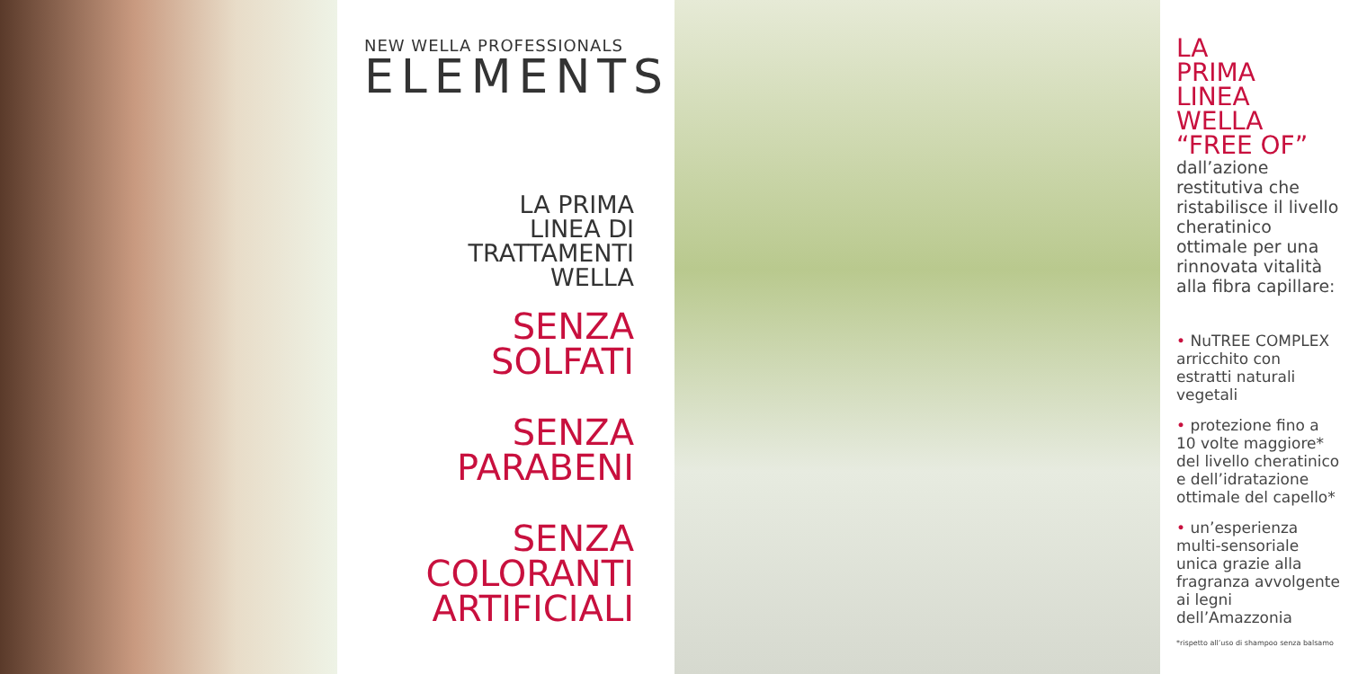NEW WELLA PROFESSIONALS
ELEMENTS
LA PRIMA
LINEA DI
TRATTAMENTI
WELLA
SENZA
SOLFATI
SENZA
PARABENI
SENZA
COLORANTI
ARTIFICIALI
LA
PRIMA
LINEA
WELLA
“FREE OF”
dall’azione restitutiva che ristabilisce il livello cheratinico ottimale per una rinnovata vitalità alla fibra capillare:
• NuTREE COMPLEX arricchito con estratti naturali vegetali
• protezione fino a 10 volte maggiore* del livello cheratinico e dell’idratazione ottimale del capello*
• un’esperienza multi-sensoriale unica grazie alla fragranza avvolgente ai legni dell’Amazzonia
*rispetto all’uso di shampoo senza balsamo